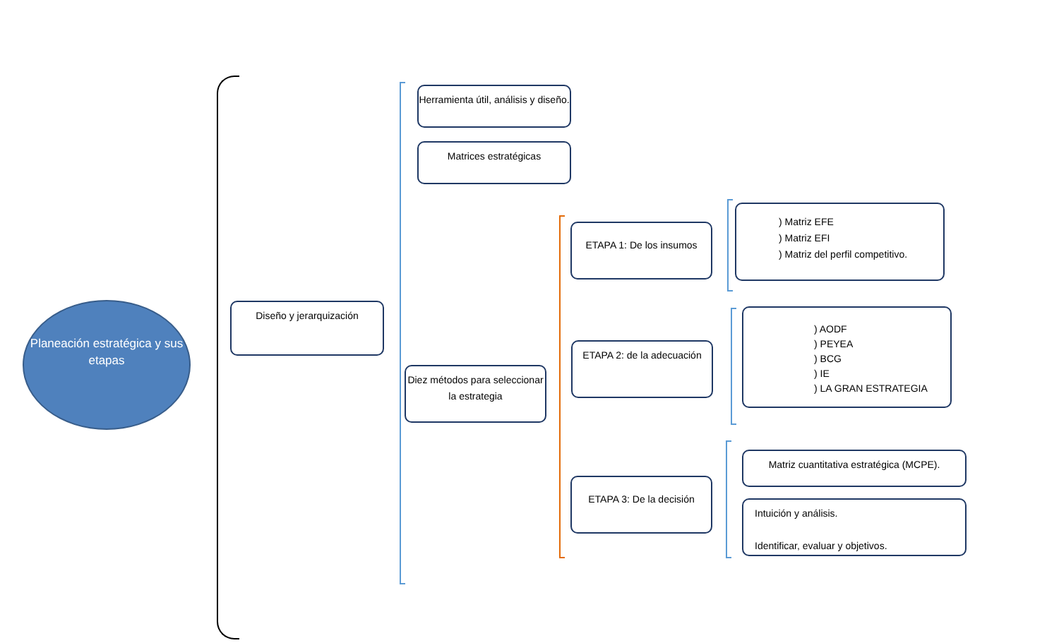Planeación estratégica y sus etapas
Diseño y jerarquización
Herramienta útil, análisis y diseño.
Matrices estratégicas
Diez métodos para seleccionar la estrategia
ETAPA 1: De los insumos
ETAPA 2: de la adecuación
ETAPA 3: De la decisión
) Matriz EFE
) Matriz EFI
) Matriz del perfil competitivo.
) AODF
) PEYEA
) BCG
) IE
) LA GRAN ESTRATEGIA
Matriz cuantitativa estratégica (MCPE).
Intuición y análisis.
Identificar, evaluar y objetivos.